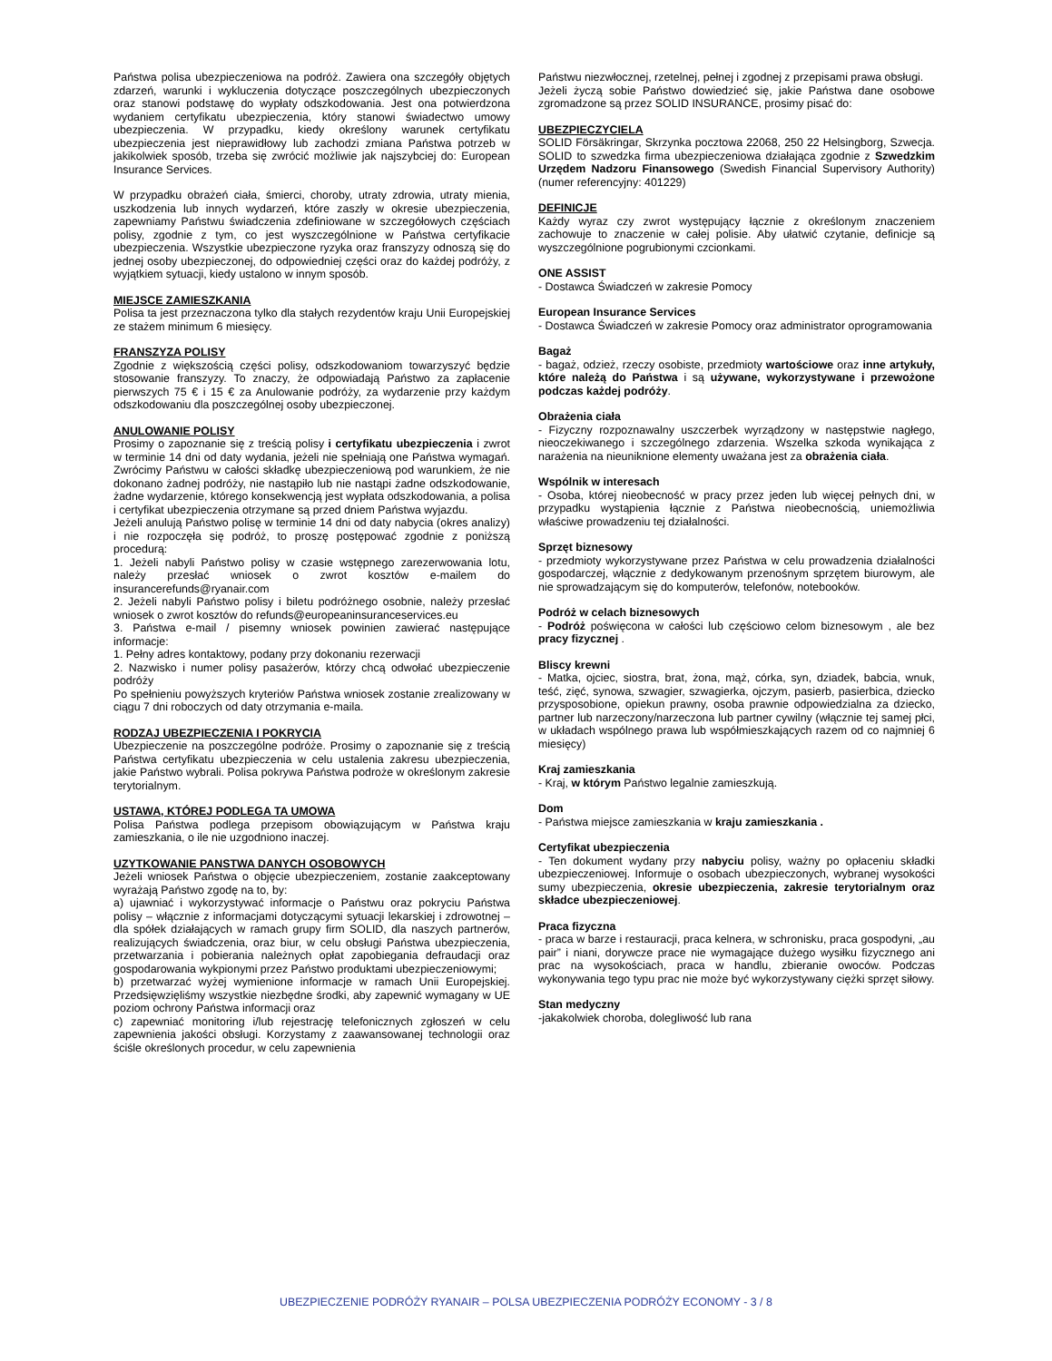Państwa polisa ubezpieczeniowa na podróż. Zawiera ona szczegóły objętych zdarzeń, warunki i wykluczenia dotyczące poszczególnych ubezpieczonych oraz stanowi podstawę do wypłaty odszkodowania. Jest ona potwierdzona wydaniem certyfikatu ubezpieczenia, który stanowi świadectwo umowy ubezpieczenia. W przypadku, kiedy określony warunek certyfikatu ubezpieczenia jest nieprawidłowy lub zachodzi zmiana Państwa potrzeb w jakikolwiek sposób, trzeba się zwrócić możliwie jak najszybciej do: European Insurance Services.
W przypadku obrażeń ciała, śmierci, choroby, utraty zdrowia, utraty mienia, uszkodzenia lub innych wydarzeń, które zaszły w okresie ubezpieczenia, zapewniamy Państwu świadczenia zdefiniowane w szczegółowych częściach polisy, zgodnie z tym, co jest wyszczególnione w Państwa certyfikacie ubezpieczenia. Wszystkie ubezpieczone ryzyka oraz franszyzy odnoszą się do jednej osoby ubezpieczonej, do odpowiedniej części oraz do każdej podróży, z wyjątkiem sytuacji, kiedy ustalono w innym sposób.
MIEJSCE ZAMIESZKANIA
Polisa ta jest przeznaczona tylko dla stałych rezydentów kraju Unii Europejskiej ze stażem minimum 6 miesięcy.
FRANSZYZA POLISY
Zgodnie z większością części polisy, odszkodowaniom towarzyszyć będzie stosowanie franszyzy. To znaczy, że odpowiadają Państwo za zapłacenie pierwszych 75 € i 15 € za Anulowanie podróży, za wydarzenie przy każdym odszkodowaniu dla poszczególnej osoby ubezpieczonej.
ANULOWANIE POLISY
Prosimy o zapoznanie się z treścią polisy i certyfikatu ubezpieczenia i zwrot w terminie 14 dni od daty wydania, jeżeli nie spełniają one Państwa wymagań. Zwrócimy Państwu w całości składkę ubezpieczeniową pod warunkiem, że nie dokonano żadnej podróży, nie nastąpiło lub nie nastąpi żadne odszkodowanie, żadne wydarzenie, którego konsekwencją jest wypłata odszkodowania, a polisa i certyfikat ubezpieczenia otrzymane są przed dniem Państwa wyjazdu.
Jeżeli anulują Państwo polisę w terminie 14 dni od daty nabycia (okres analizy) i nie rozpoczęła się podróż, to proszę postępować zgodnie z poniższą procedurą:
1. Jeżeli nabyli Państwo polisy w czasie wstępnego zarezerwowania lotu, należy przesłać wniosek o zwrot kosztów e-mailem do insurancerefunds@ryanair.com
2. Jeżeli nabyli Państwo polisy i biletu podróżnego osobnie, należy przesłać wniosek o zwrot kosztów do refunds@europeaninsuranceservices.eu
3. Państwa e-mail / pisemny wniosek powinien zawierać następujące informacje:
1. Pełny adres kontaktowy, podany przy dokonaniu rezerwacji
2. Nazwisko i numer polisy pasażerów, którzy chcą odwołać ubezpieczenie podróży
Po spełnieniu powyższych kryteriów Państwa wniosek zostanie zrealizowany w ciągu 7 dni roboczych od daty otrzymania e-maila.
RODZAJ UBEZPIECZENIA I POKRYCIA
Ubezpieczenie na poszczególne podróże. Prosimy o zapoznanie się z treścią Państwa certyfikatu ubezpieczenia w celu ustalenia zakresu ubezpieczenia, jakie Państwo wybrali. Polisa pokrywa Państwa podroże w określonym zakresie terytorialnym.
USTAWA, KTÓREJ PODLEGA TA UMOWA
Polisa Państwa podlega przepisom obowiązującym w Państwa kraju zamieszkania, o ile nie uzgodniono inaczej.
UZYTKOWANIE PANSTWA DANYCH OSOBOWYCH
Jeżeli wniosek Państwa o objęcie ubezpieczeniem, zostanie zaakceptowany wyrażają Państwo zgodę na to, by:
a) ujawniać i wykorzystywać informacje o Państwu oraz pokryciu Państwa polisy – włącznie z informacjami dotyczącymi sytuacji lekarskiej i zdrowotnej – dla spółek działających w ramach grupy firm SOLID, dla naszych partnerów, realizujących świadczenia, oraz biur, w celu obsługi Państwa ubezpieczenia, przetwarzania i pobierania należnych opłat zapobiegania defraudacji oraz gospodarowania wykpionymi przez Państwo produktami ubezpieczeniowymi;
b) przetwarzać wyżej wymienione informacje w ramach Unii Europejskiej. Przedsięwzięliśmy wszystkie niezbędne środki, aby zapewnić wymagany w UE poziom ochrony Państwa informacji oraz
c) zapewniać monitoring i/lub rejestrację telefonicznych zgłoszeń w celu zapewnienia jakości obsługi. Korzystamy z zaawansowanej technologii oraz ściśle określonych procedur, w celu zapewnienia
Państwu niezwłocznej, rzetelnej, pełnej i zgodnej z przepisami prawa obsługi.
Jeżeli życzą sobie Państwo dowiedzieć się, jakie Państwa dane osobowe zgromadzone są przez SOLID INSURANCE, prosimy pisać do:
UBEZPIECZYCIELA
SOLID Försäkringar, Skrzynka pocztowa 22068, 250 22 Helsingborg, Szwecja. SOLID to szwedzka firma ubezpieczeniowa działająca zgodnie z Szwedzkim Urzędem Nadzoru Finansowego (Swedish Financial Supervisory Authority) (numer referencyjny: 401229)
DEFINICJE
Każdy wyraz czy zwrot występujący łącznie z określonym znaczeniem zachowuje to znaczenie w całej polisie. Aby ułatwić czytanie, definicje są wyszczególnione pogrubionymi czcionkami.
ONE ASSIST
- Dostawca Świadczeń w zakresie Pomocy
European Insurance Services
- Dostawca Świadczeń w zakresie Pomocy oraz administrator oprogramowania
Bagaż
- bagaż, odzież, rzeczy osobiste, przedmioty wartościowe oraz inne artykuły, które należą do Państwa i są używane, wykorzystywane i przewożone podczas każdej podróży.
Obrażenia ciała
- Fizyczny rozpoznawalny uszczerbek wyrządzony w następstwie nagłego, nieoczekiwanego i szczególnego zdarzenia. Wszelka szkoda wynikająca z narażenia na nieuniknione elementy uważana jest za obrażenia ciała.
Wspólnik w interesach
- Osoba, której nieobecność w pracy przez jeden lub więcej pełnych dni, w przypadku wystąpienia łącznie z Państwa nieobecnością, uniemożliwia właściwe prowadzeniu tej działalności.
Sprzęt biznesowy
- przedmioty wykorzystywane przez Państwa w celu prowadzenia działalności gospodarczej, włącznie z dedykowanym przenośnym sprzętem biurowym, ale nie sprowadzającym się do komputerów, telefonów, notebooków.
Podróż w celach biznesowych
- Podróż poświęcona w całości lub częściowo celom biznesowym , ale bez pracy fizycznej .
Bliscy krewni
- Matka, ojciec, siostra, brat, żona, mąż, córka, syn, dziadek, babcia, wnuk, teść, zięć, synowa, szwagier, szwagierka, ojczym, pasierb, pasierbica, dziecko przysposobione, opiekun prawny, osoba prawnie odpowiedzialna za dziecko, partner lub narzeczony/narzeczona lub partner cywilny (włącznie tej samej płci, w układach wspólnego prawa lub współmieszkających razem od co najmniej 6 miesięcy)
Kraj zamieszkania
- Kraj, w którym Państwo legalnie zamieszkują.
Dom
- Państwa miejsce zamieszkania w kraju zamieszkania .
Certyfikat ubezpieczenia
- Ten dokument wydany przy nabyciu polisy, ważny po opłaceniu składki ubezpieczeniowej. Informuje o osobach ubezpieczonych, wybranej wysokości sumy ubezpieczenia, okresie ubezpieczenia, zakresie terytorialnym oraz składce ubezpieczeniowej.
Praca fizyczna
- praca w barze i restauracji, praca kelnera, w schronisku, praca gospodyni, „au pair” i niani, dorywcze prace nie wymagające dużego wysiłku fizycznego ani prac na wysokościach, praca w handlu, zbieranie owoców. Podczas wykonywania tego typu prac nie może być wykorzystywany ciężki sprzęt siłowy.
Stan medyczny
-jakakolwiek choroba, dolegliwość lub rana
UBEZPIECZENIE PODRÓŻY RYANAIR – POLSA UBEZPIECZENIA PODRÓŻY ECONOMY - 3 / 8